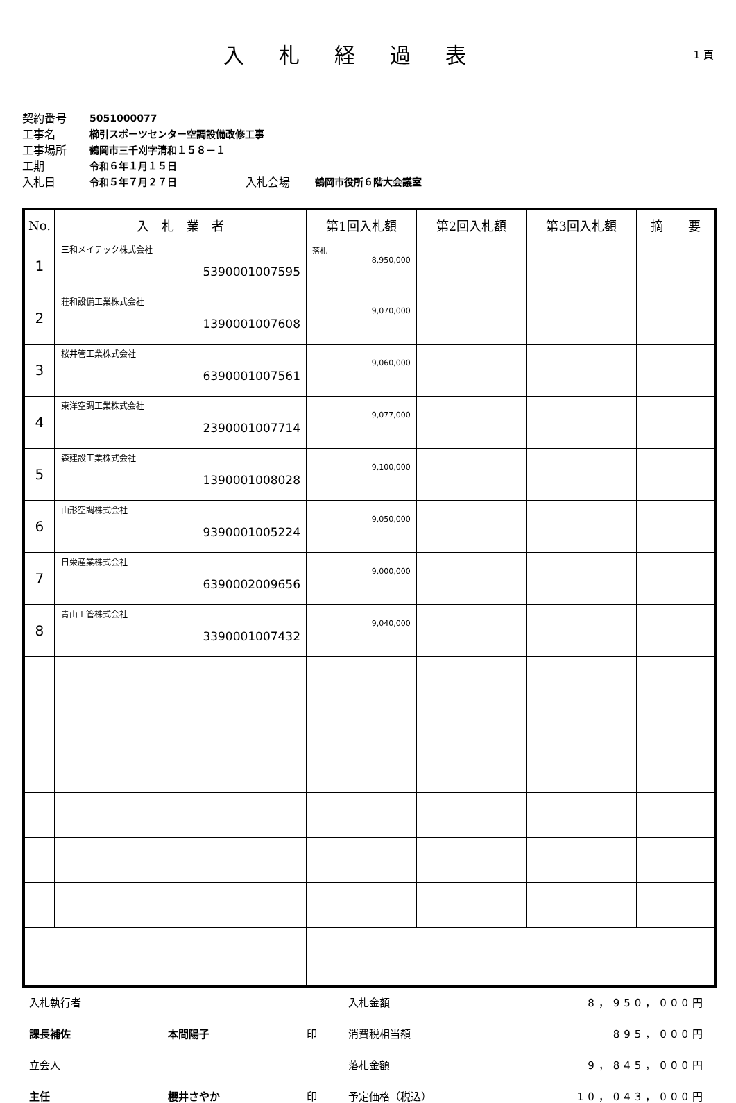入札経過表
1 頁
契約番号 5051000077
工事名 櫛引スポーツセンター空調設備改修工事
工事場所 鶴岡市三千刈字清和１５８－１
工期 令和６年１月１５日
入札日 令和５年７月２７日 入札会場 鶴岡市役所６階大会議室
| No. | 入 札 業 者 | 第1回入札額 | 第2回入札額 | 第3回入札額 | 摘 要 |
| --- | --- | --- | --- | --- | --- |
| 1 | 三和メイテック株式会社 5390001007595 | 落札 8,950,000 | | | |
| 2 | 荘和設備工業株式会社 1390001007608 | 9,070,000 | | | |
| 3 | 桜井管工業株式会社 6390001007561 | 9,060,000 | | | |
| 4 | 東洋空調工業株式会社 2390001007714 | 9,077,000 | | | |
| 5 | 森建設工業株式会社 1390001008028 | 9,100,000 | | | |
| 6 | 山形空調株式会社 9390001005224 | 9,050,000 | | | |
| 7 | 日栄産業株式会社 6390002009656 | 9,000,000 | | | |
| 8 | 青山工管株式会社 3390001007432 | 9,040,000 | | | |
入札執行者 入札金額 8，950，000円 課長補佐 本間陽子 印 消費税相当額 895，000円 立会人 落札金額 9，845，000円 主任 櫻井さやか 印 予定価格（税込） 10，043，000円